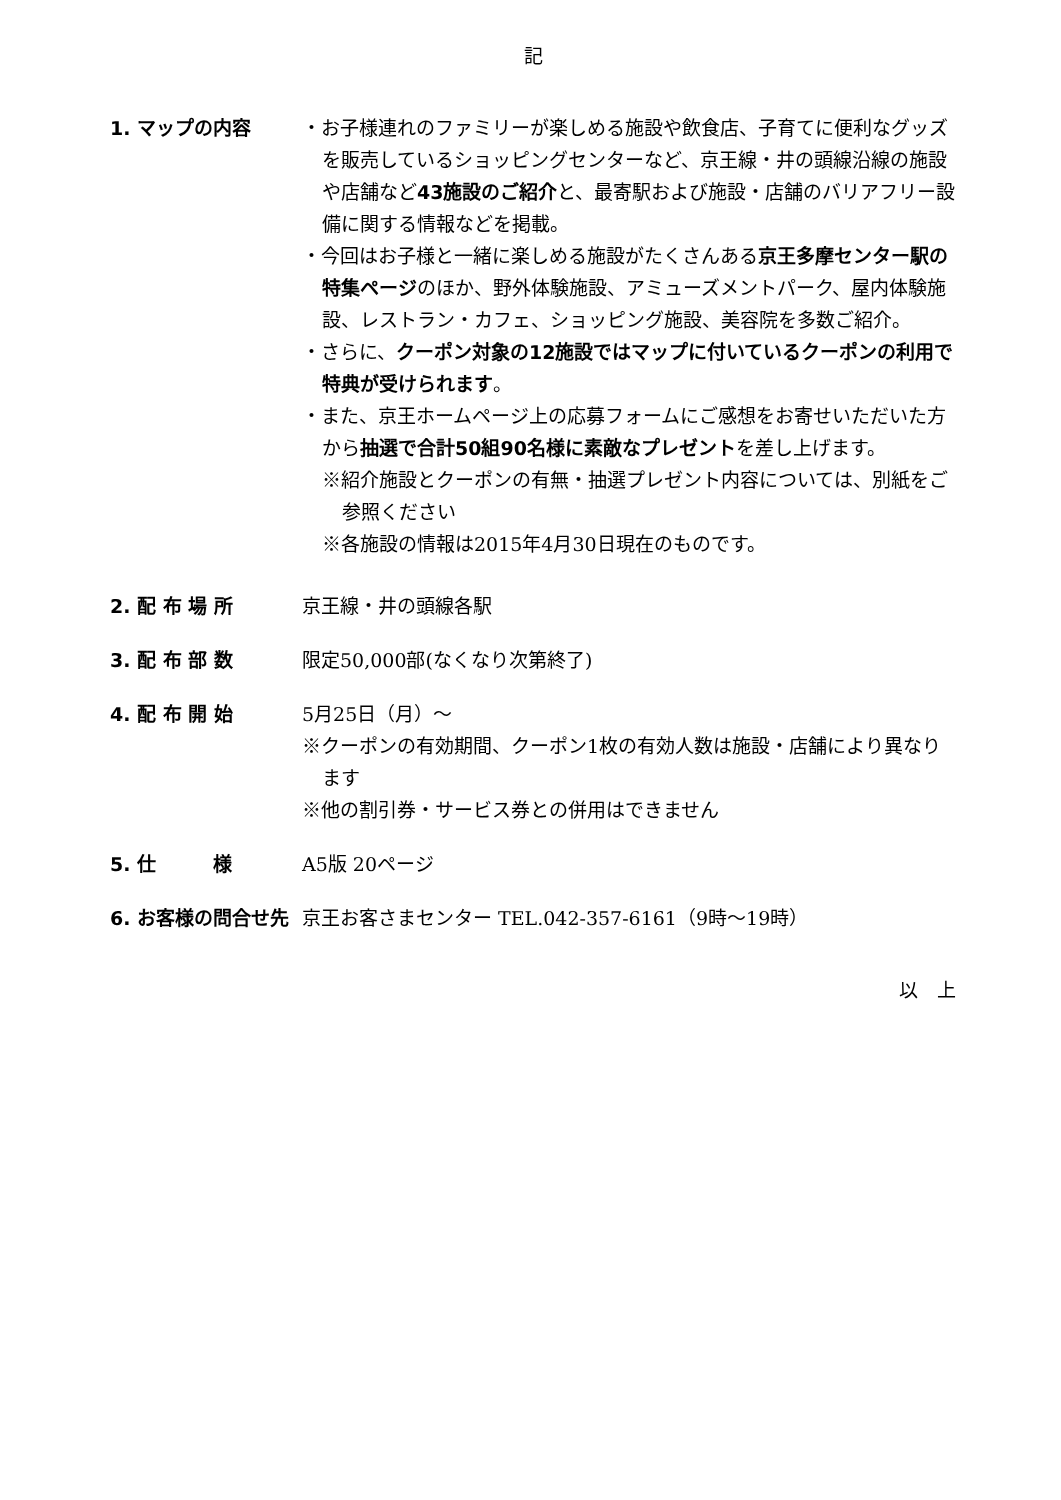記
1. マップの内容 ・お子様連れのファミリーが楽しめる施設や飲食店、子育てに便利なグッズを販売しているショッピングセンターなど、京王線・井の頭線沿線の施設や店舗など43施設のご紹介と、最寄駅および施設・店舗のバリアフリー設備に関する情報などを掲載。
・今回はお子様と一緒に楽しめる施設がたくさんある京王多摩センター駅の特集ページのほか、野外体験施設、アミューズメントパーク、屋内体験施設、レストラン・カフェ、ショッピング施設、美容院を多数ご紹介。
・さらに、クーポン対象の12施設ではマップに付いているクーポンの利用で特典が受けられます。
・また、京王ホームページ上の応募フォームにご感想をお寄せいただいた方から抽選で合計50組90名様に素敵なプレゼントを差し上げます。
※紹介施設とクーポンの有無・抽選プレゼント内容については、別紙をご参照ください
※各施設の情報は2015年4月30日現在のものです。
2. 配 布 場 所 京王線・井の頭線各駅
3. 配 布 部 数 限定50,000部(なくなり次第終了)
4. 配 布 開 始 5月25日（月）～
※クーポンの有効期間、クーポン1枚の有効人数は施設・店舗により異なります
※他の割引券・サービス券との併用はできません
5. 仕　　　様 A5版 20ページ
6. お客様の問合せ先 京王お客さまセンター TEL.042-357-6161（9時～19時）
以　上